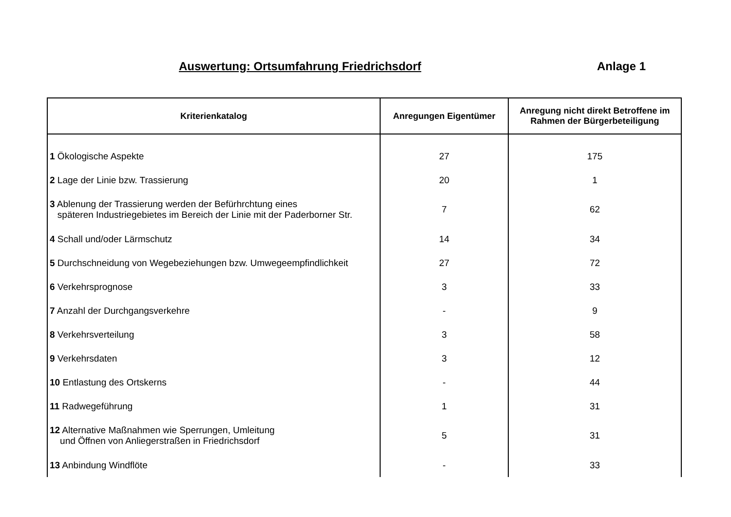Auswertung: Ortsumfahrung Friedrichsdorf Anlage 1
| Kriterienkatalog | Anregungen Eigentümer | Anregung nicht direkt Betroffene im Rahmen der Bürgerbeteiligung |
| --- | --- | --- |
| 1 Ökologische Aspekte | 27 | 175 |
| 2 Lage der Linie bzw. Trassierung | 20 | 1 |
| 3 Ablenung der Trassierung werden der Befürhrchtung eines späteren Industriegebietes im Bereich der Linie mit der Paderborner Str. | 7 | 62 |
| 4 Schall und/oder Lärmschutz | 14 | 34 |
| 5 Durchschneidung von Wegebeziehungen bzw. Umwegeempfindlichkeit | 27 | 72 |
| 6 Verkehrsprognose | 3 | 33 |
| 7 Anzahl der Durchgangsverkehre | - | 9 |
| 8 Verkehrsverteilung | 3 | 58 |
| 9 Verkehrsdaten | 3 | 12 |
| 10 Entlastung des Ortskerns | - | 44 |
| 11 Radwegeführung | 1 | 31 |
| 12 Alternative Maßnahmen wie Sperrungen, Umleitung und Öffnen von Anliegerstraßen in Friedrichsdorf | 5 | 31 |
| 13 Anbindung Windflöte | - | 33 |